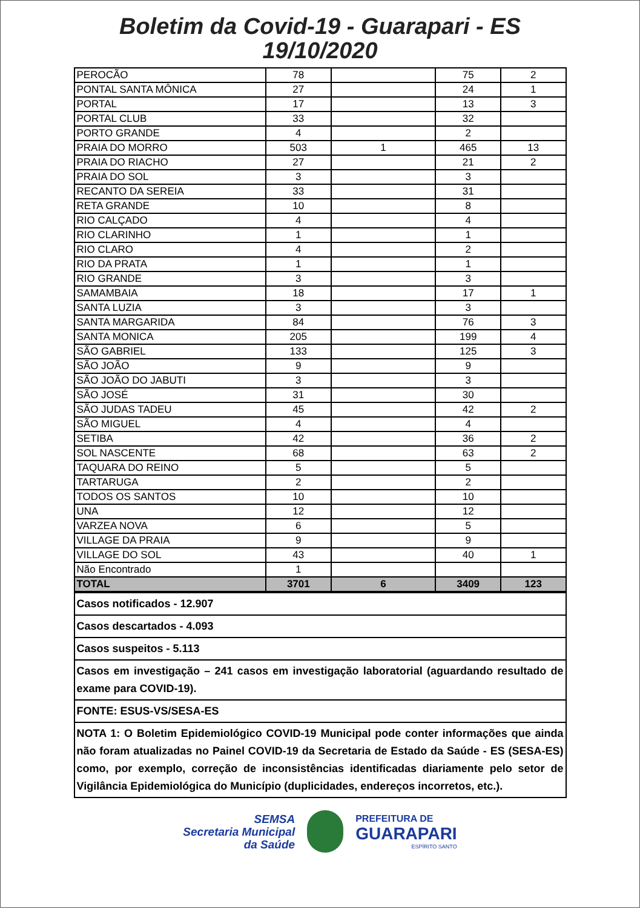Boletim da Covid-19 - Guarapari - ES
19/10/2020
| PEROCÃO | 78 | | 75 | 2 |
| PONTAL SANTA MÔNICA | 27 | | 24 | 1 |
| PORTAL | 17 | | 13 | 3 |
| PORTAL CLUB | 33 | | 32 | |
| PORTO GRANDE | 4 | | 2 | |
| PRAIA DO MORRO | 503 | 1 | 465 | 13 |
| PRAIA DO RIACHO | 27 | | 21 | 2 |
| PRAIA DO SOL | 3 | | 3 | |
| RECANTO DA SEREIA | 33 | | 31 | |
| RETA GRANDE | 10 | | 8 | |
| RIO CALÇADO | 4 | | 4 | |
| RIO CLARINHO | 1 | | 1 | |
| RIO CLARO | 4 | | 2 | |
| RIO DA PRATA | 1 | | 1 | |
| RIO GRANDE | 3 | | 3 | |
| SAMAMBAIA | 18 | | 17 | 1 |
| SANTA LUZIA | 3 | | 3 | |
| SANTA MARGARIDA | 84 | | 76 | 3 |
| SANTA MONICA | 205 | | 199 | 4 |
| SÃO GABRIEL | 133 | | 125 | 3 |
| SÃO JOÃO | 9 | | 9 | |
| SÃO JOÃO DO JABUTI | 3 | | 3 | |
| SÃO JOSÉ | 31 | | 30 | |
| SÃO JUDAS TADEU | 45 | | 42 | 2 |
| SÃO MIGUEL | 4 | | 4 | |
| SETIBA | 42 | | 36 | 2 |
| SOL NASCENTE | 68 | | 63 | 2 |
| TAQUARA DO REINO | 5 | | 5 | |
| TARTARUGA | 2 | | 2 | |
| TODOS OS SANTOS | 10 | | 10 | |
| UNA | 12 | | 12 | |
| VARZEA NOVA | 6 | | 5 | |
| VILLAGE DA PRAIA | 9 | | 9 | |
| VILLAGE DO SOL | 43 | | 40 | 1 |
| Não Encontrado | 1 | | | |
| TOTAL | 3701 | 6 | 3409 | 123 |
| Casos notificados - 12.907 |
| Casos descartados - 4.093 |
| Casos suspeitos - 5.113 |
| Casos em investigação – 241 casos em investigação laboratorial (aguardando resultado de exame para COVID-19). |
| FONTE: ESUS-VS/SESA-ES |
| NOTA 1: O Boletim Epidemiológico COVID-19 Municipal pode conter informações que ainda não foram atualizadas no Painel COVID-19 da Secretaria de Estado da Saúde - ES (SESA-ES) como, por exemplo, correção de inconsistências identificadas diariamente pelo setor de Vigilância Epidemiológica do Município (duplicidades, endereços incorretos, etc.). |
SEMSA
Secretaria Municipal
da Saúde
PREFEITURA DE
GUARAPARI
ESPÍRITO SANTO